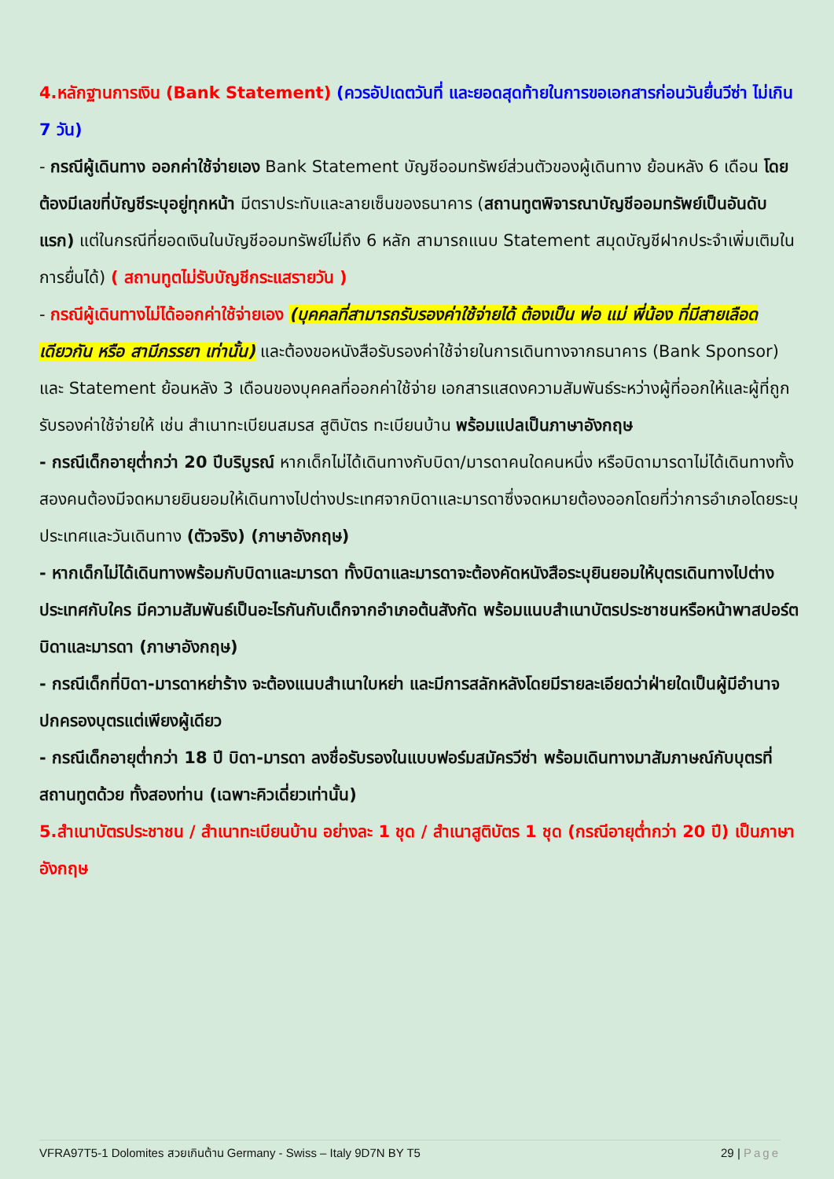4.หลักฐานการเงิน (Bank Statement) (ควรอัปเดตวันที่ และยอดสุดท้ายในการขอเอกสารก่อนวันยื่นวีซ่า ไม่เกิน 7 วัน)
- กรณีผู้เดินทาง ออกค่าใช้จ่ายเอง Bank Statement บัญชีออมทรัพย์ส่วนตัวของผู้เดินทาง ย้อนหลัง 6 เดือน โดยต้องมีเลขที่บัญชีระบุอยู่ทุกหน้า มีตราประทับและลายเซ็นของธนาคาร (สถานทูตพิจารณาบัญชีออมทรัพย์เป็นอันดับแรก) แต่ในกรณีที่ยอดเงินในบัญชีออมทรัพย์ไม่ถึง 6 หลัก สามารถแนบ Statement สมุดบัญชีฝากประจำเพิ่มเติมในการยื่นได้) ( สถานทูตไม่รับบัญชีกระแสรายวัน )
- กรณีผู้เดินทางไม่ได้ออกค่าใช้จ่ายเอง (บุคคลที่สามารถรับรองค่าใช้จ่ายได้ ต้องเป็น พ่อ แม่ พี่น้อง ที่มีสายเลือดเดียวกัน หรือ สามีภรรยา เท่านั้น) และต้องขอหนังสือรับรองค่าใช้จ่ายในการเดินทางจากธนาคาร (Bank Sponsor) และ Statement ย้อนหลัง 3 เดือนของบุคคลที่ออกค่าใช้จ่าย เอกสารแสดงความสัมพันธ์ระหว่างผู้ที่ออกให้และผู้ที่ถูกรับรองค่าใช้จ่ายให้ เช่น สำเนาทะเบียนสมรส สูติบัตร ทะเบียนบ้าน พร้อมแปลเป็นภาษาอังกฤษ
- กรณีเด็กอายุต่ำกว่า 20 ปีบริบูรณ์ หากเด็กไม่ได้เดินทางกับบิดา/มารดาคนใดคนหนึ่ง หรือบิดามารดาไม่ได้เดินทางทั้งสองคนต้องมีจดหมายยินยอมให้เดินทางไปต่างประเทศจากบิดาและมารดาซึ่งจดหมายต้องออกโดยที่ว่าการอำเภอโดยระบุประเทศและวันเดินทาง (ตัวจริง) (ภาษาอังกฤษ)
- หากเด็กไม่ได้เดินทางพร้อมกับบิดาและมารดา ทั้งบิดาและมารดาจะต้องคัดหนังสือระบุยินยอมให้บุตรเดินทางไปต่างประเทศกับใคร มีความสัมพันธ์เป็นอะไรกันกับเด็กจากอำเภอต้นสังกัด พร้อมแนบสำเนาบัตรประชาชนหรือหน้าพาสปอร์ตบิดาและมารดา (ภาษาอังกฤษ)
- กรณีเด็กที่บิดา-มารดาหย่าร้าง จะต้องแนบสำเนาใบหย่า และมีการสลักหลังโดยมีรายละเอียดว่าฝ่ายใดเป็นผู้มีอำนาจปกครองบุตรแต่เพียงผู้เดียว
- กรณีเด็กอายุต่ำกว่า 18 ปี บิดา-มารดา ลงชื่อรับรองในแบบฟอร์มสมัครวีซ่า พร้อมเดินทางมาสัมภาษณ์กับบุตรที่สถานทูตด้วย ทั้งสองท่าน (เฉพาะคิวเดี่ยวเท่านั้น)
5.สำเนาบัตรประชาชน / สำเนาทะเบียนบ้าน อย่างละ 1 ชุด / สำเนาสูติบัตร 1 ชุด (กรณีอายุต่ำกว่า 20 ปี) เป็นภาษาอังกฤษ
VFRA97T5-1 Dolomites สวยเกินต้าน Germany - Swiss – Italy 9D7N BY T5 29 | Page